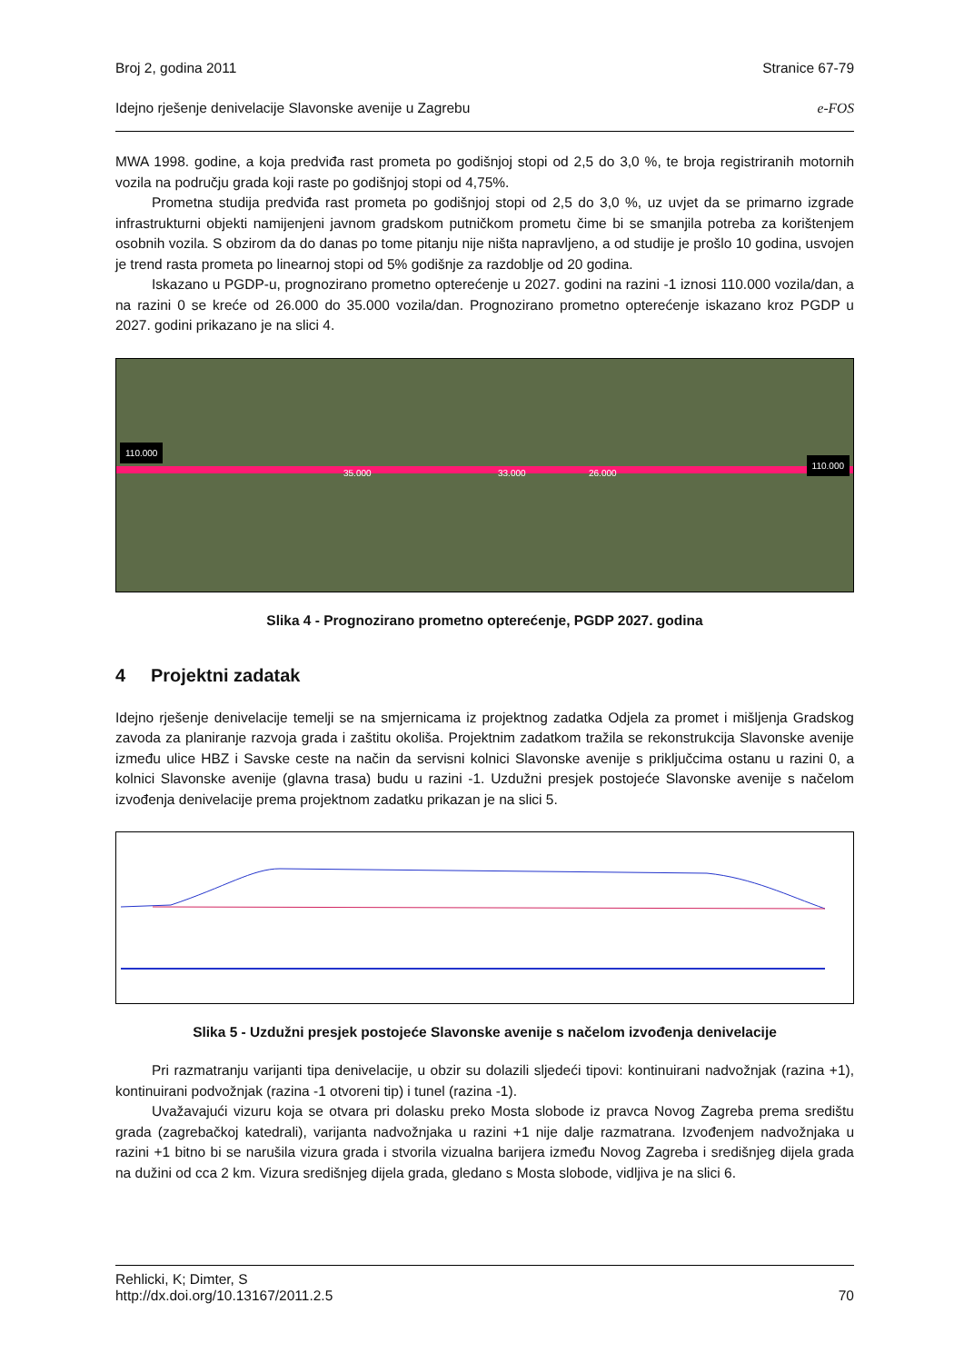Broj 2, godina 2011 Stranice 67-79
Idejno rješenje denivelacije Slavonske avenije u Zagrebu e-FOS
MWA 1998. godine, a koja predviđa rast prometa po godišnjoj stopi od 2,5 do 3,0 %, te broja registriranih motornih vozila na području grada koji raste po godišnjoj stopi od 4,75%.
Prometna studija predviđa rast prometa po godišnjoj stopi od 2,5 do 3,0 %, uz uvjet da se primarno izgrade infrastrukturni objekti namijenjeni javnom gradskom putničkom prometu čime bi se smanjila potreba za korištenjem osobnih vozila. S obzirom da do danas po tome pitanju nije ništa napravljeno, a od studije je prošlo 10 godina, usvojen je trend rasta prometa po linearnoj stopi od 5% godišnje za razdoblje od 20 godina.
Iskazano u PGDP-u, prognozirano prometno opterećenje u 2027. godini na razini -1 iznosi 110.000 vozila/dan, a na razini 0 se kreće od 26.000 do 35.000 vozila/dan. Prognozirano prometno opterećenje iskazano kroz PGDP u 2027. godini prikazano je na slici 4.
110.000
110.000
35.000 33.000 26.000
Slika 4 - Prognozirano prometno opterećenje, PGDP 2027. godina
4 Projektni zadatak
Idejno rješenje denivelacije temelji se na smjernicama iz projektnog zadatka Odjela za promet i mišljenja Gradskog zavoda za planiranje razvoja grada i zaštitu okoliša. Projektnim zadatkom tražila se rekonstrukcija Slavonske avenije između ulice HBZ i Savske ceste na način da servisni kolnici Slavonske avenije s priključcima ostanu u razini 0, a kolnici Slavonske avenije (glavna trasa) budu u razini -1. Uzdužni presjek postojeće Slavonske avenije s načelom izvođenja denivelacije prema projektnom zadatku prikazan je na slici 5.
Slika 5 - Uzdužni presjek postojeće Slavonske avenije s načelom izvođenja denivelacije
Pri razmatranju varijanti tipa denivelacije, u obzir su dolazili sljedeći tipovi: kontinuirani nadvožnjak (razina +1), kontinuirani podvožnjak (razina -1 otvoreni tip) i tunel (razina -1).
Uvažavajući vizuru koja se otvara pri dolasku preko Mosta slobode iz pravca Novog Zagreba prema središtu grada (zagrebačkoj katedrali), varijanta nadvožnjaka u razini +1 nije dalje razmatrana. Izvođenjem nadvožnjaka u razini +1 bitno bi se narušila vizura grada i stvorila vizualna barijera između Novog Zagreba i središnjeg dijela grada na dužini od cca 2 km. Vizura središnjeg dijela grada, gledano s Mosta slobode, vidljiva je na slici 6.
Rehlicki, K; Dimter, S
http://dx.doi.org/10.13167/2011.2.5 70